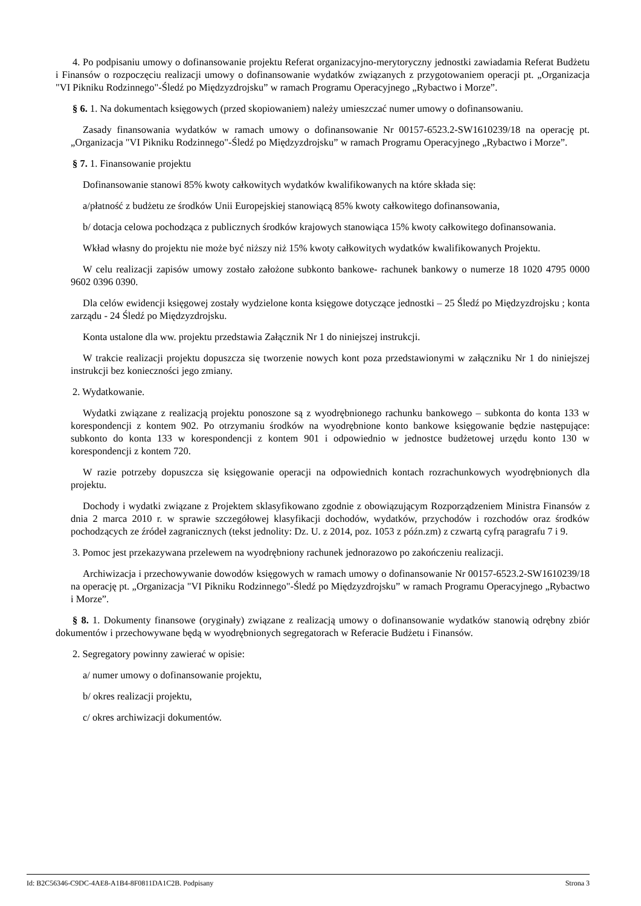4. Po podpisaniu umowy o dofinansowanie projektu Referat organizacyjno-merytoryczny jednostki zawiadamia Referat Budżetu i Finansów o rozpoczęciu realizacji umowy o dofinansowanie wydatków związanych z przygotowaniem operacji pt. „Organizacja "VI Pikniku Rodzinnego"-Śledź po Międzyzdrojsku” w ramach Programu Operacyjnego „Rybactwo i Morze”.
§ 6. 1. Na dokumentach księgowych (przed skopiowaniem) należy umieszczać numer umowy o dofinansowaniu.
Zasady finansowania wydatków w ramach umowy o dofinansowanie Nr 00157-6523.2-SW1610239/18 na operację pt. „Organizacja "VI Pikniku Rodzinnego"-Śledź po Międzyzdrojsku” w ramach Programu Operacyjnego „Rybactwo i Morze”.
§ 7. 1. Finansowanie projektu
Dofinansowanie stanowi 85% kwoty całkowitych wydatków kwalifikowanych na które składa się:
a/płatność z budżetu ze środków Unii Europejskiej stanowiącą 85% kwoty całkowitego dofinansowania,
b/ dotacja celowa pochodząca z publicznych środków krajowych stanowiąca 15% kwoty całkowitego dofinansowania.
Wkład własny do projektu nie może być niższy niż 15% kwoty całkowitych wydatków kwalifikowanych Projektu.
W celu realizacji zapisów umowy zostało założone subkonto bankowe- rachunek bankowy o numerze 18 1020 4795 0000 9602 0396 0390.
Dla celów ewidencji księgowej zostały wydzielone konta księgowe dotyczące jednostki – 25 Śledź po Międzyzdrojsku ; konta zarządu - 24 Śledź po Międzyzdrojsku.
Konta ustalone dla ww. projektu przedstawia Załącznik Nr 1 do niniejszej instrukcji.
W trakcie realizacji projektu dopuszcza się tworzenie nowych kont poza przedstawionymi w załączniku Nr 1 do niniejszej instrukcji bez konieczności jego zmiany.
2. Wydatkowanie.
Wydatki związane z realizacją projektu ponoszone są z wyodrębnionego rachunku bankowego – subkonta do konta 133 w korespondencji z kontem 902. Po otrzymaniu środków na wyodrębnione konto bankowe księgowanie będzie następujące: subkonto do konta 133 w korespondencji z kontem 901 i odpowiednio w jednostce budżetowej urzędu konto 130 w korespondencji z kontem 720.
W razie potrzeby dopuszcza się księgowanie operacji na odpowiednich kontach rozrachunkowych wyodrębnionych dla projektu.
Dochody i wydatki związane z Projektem sklasyfikowano zgodnie z obowiązującym Rozporządzeniem Ministra Finansów z dnia 2 marca 2010 r. w sprawie szczegółowej klasyfikacji dochodów, wydatków, przychodów i rozchodów oraz środków pochodzących ze źródeł zagranicznych (tekst jednolity: Dz. U. z 2014, poz. 1053 z późn.zm) z czwartą cyfrą paragrafu 7 i 9.
3. Pomoc jest przekazywana przelewem na wyodrębniony rachunek jednorazowo po zakończeniu realizacji.
Archiwizacja i przechowywanie dowodów księgowych w ramach umowy o dofinansowanie Nr 00157-6523.2-SW1610239/18 na operację pt. „Organizacja "VI Pikniku Rodzinnego"-Śledź po Międzyzdrojsku” w ramach Programu Operacyjnego „Rybactwo i Morze”.
§ 8. 1. Dokumenty finansowe (oryginały) związane z realizacją umowy o dofinansowanie wydatków stanowią odrębny zbiór dokumentów i przechowywane będą w wyodrębnionych segregatorach w Referacie Budżetu i Finansów.
2. Segregatory powinny zawierać w opisie:
a/ numer umowy o dofinansowanie projektu,
b/ okres realizacji projektu,
c/ okres archiwizacji dokumentów.
Id: B2C56346-C9DC-4AE8-A1B4-8F0811DA1C2B. Podpisany Strona 3